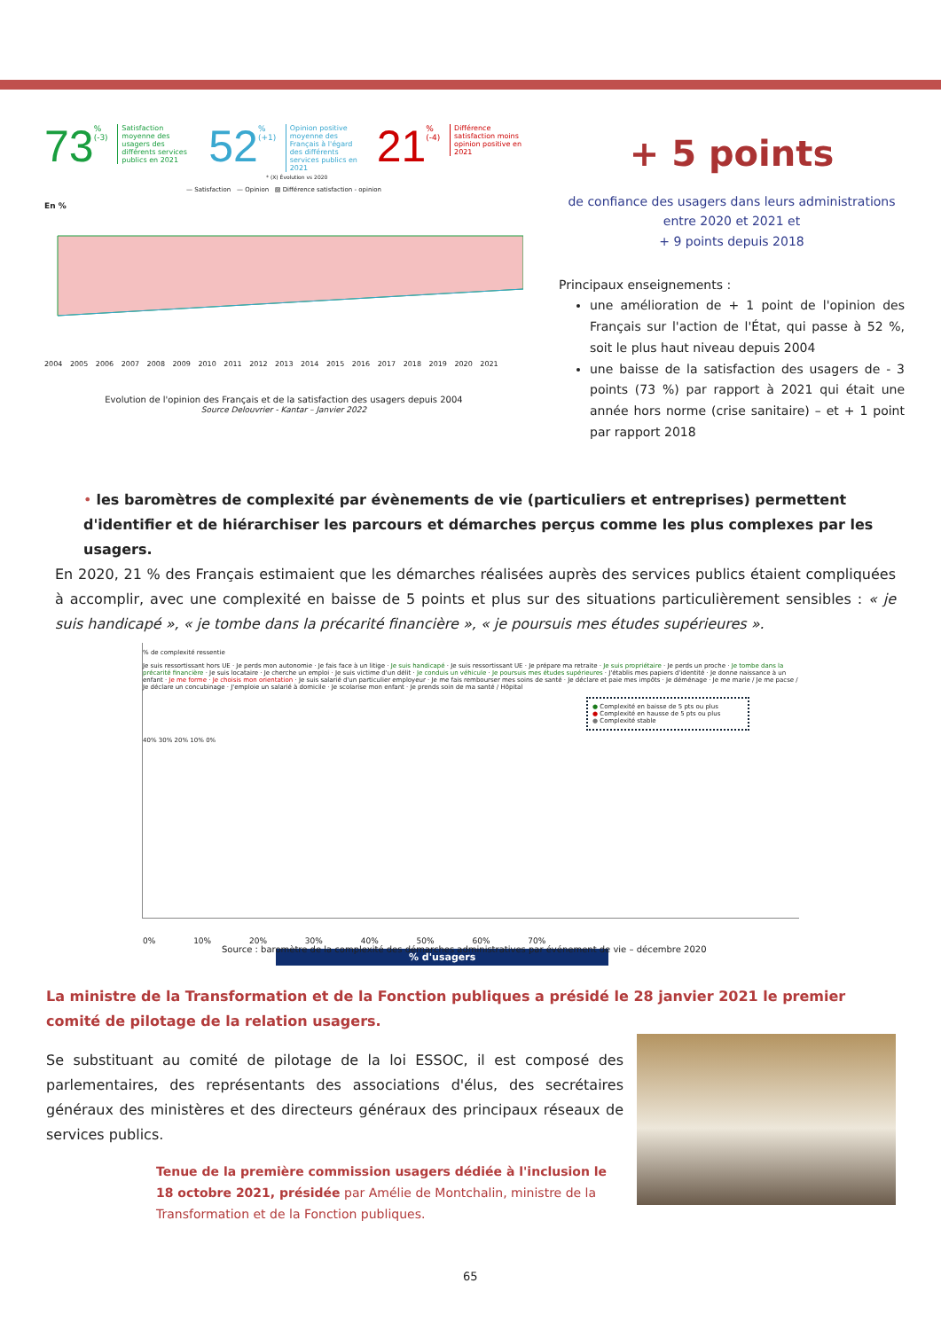73% (-3) Satisfaction moyenne des usagers des différents services publics en 2021
52% (+1) Opinion positive moyenne des Français à l'égard des différents services publics en 2021
21% (-4) Différence satisfaction moins opinion positive en 2021
* (X) Évolution vs 2020
— Satisfaction — Opinion ▨ Différence satisfaction - opinion
En %
2004 2005 2006 2007 2008 2009 2010 2011 2012 2013 2014 2015 2016 2017 2018 2019 2020 2021
Evolution de l'opinion des Français et de la satisfaction des usagers depuis 2004
Source Delouvrier - Kantar – Janvier 2022
+ 5 points
de confiance des usagers dans leurs administrations entre 2020 et 2021 et
+ 9 points depuis 2018
Principaux enseignements :
une amélioration de + 1 point de l'opinion des Français sur l'action de l'État, qui passe à 52 %, soit le plus haut niveau depuis 2004
une baisse de la satisfaction des usagers de - 3 points (73 %) par rapport à 2021 qui était une année hors norme (crise sanitaire) – et + 1 point par rapport 2018
• les baromètres de complexité par évènements de vie (particuliers et entreprises) permettent d'identifier et de hiérarchiser les parcours et démarches perçus comme les plus complexes par les usagers.
En 2020, 21 % des Français estimaient que les démarches réalisées auprès des services publics étaient compliquées à accomplir, avec une complexité en baisse de 5 points et plus sur des situations particulièrement sensibles : « je suis handicapé », « je tombe dans la précarité financière », « je poursuis mes études supérieures ».
% de complexité ressentie
Je suis ressortissant hors UE · Je perds mon autonomie · Je fais face à un litige · Je suis handicapé · Je suis ressortissant UE · Je prépare ma retraite · Je suis propriétaire · Je perds un proche · Je tombe dans la précarité financière · Je suis locataire · Je cherche un emploi · Je suis victime d'un délit · Je conduis un véhicule · Je poursuis mes études supérieures · J'établis mes papiers d'identité · Je donne naissance à un enfant · Je me forme · Je choisis mon orientation · Je suis salarié d'un particulier employeur · Je me fais rembourser mes soins de santé · Je déclare et paie mes impôts · Je déménage · Je me marie / Je me pacse / Je déclare un concubinage · J'emploie un salarié à domicile · Je scolarise mon enfant · Je prends soin de ma santé / Hôpital
● Complexité en baisse de 5 pts ou plus
● Complexité en hausse de 5 pts ou plus
● Complexité stable
40% 30% 20% 10% 0%
0% 10% 20% 30% 40% 50% 60% 70%
% d'usagers
Source : baromètre de la complexité des démarches administratives par événement de vie – décembre 2020
La ministre de la Transformation et de la Fonction publiques a présidé le 28 janvier 2021 le premier comité de pilotage de la relation usagers.
Se substituant au comité de pilotage de la loi ESSOC, il est composé des parlementaires, des représentants des associations d'élus, des secrétaires généraux des ministères et des directeurs généraux des principaux réseaux de services publics.
Tenue de la première commission usagers dédiée à l'inclusion le 18 octobre 2021, présidée par Amélie de Montchalin, ministre de la Transformation et de la Fonction publiques.
65